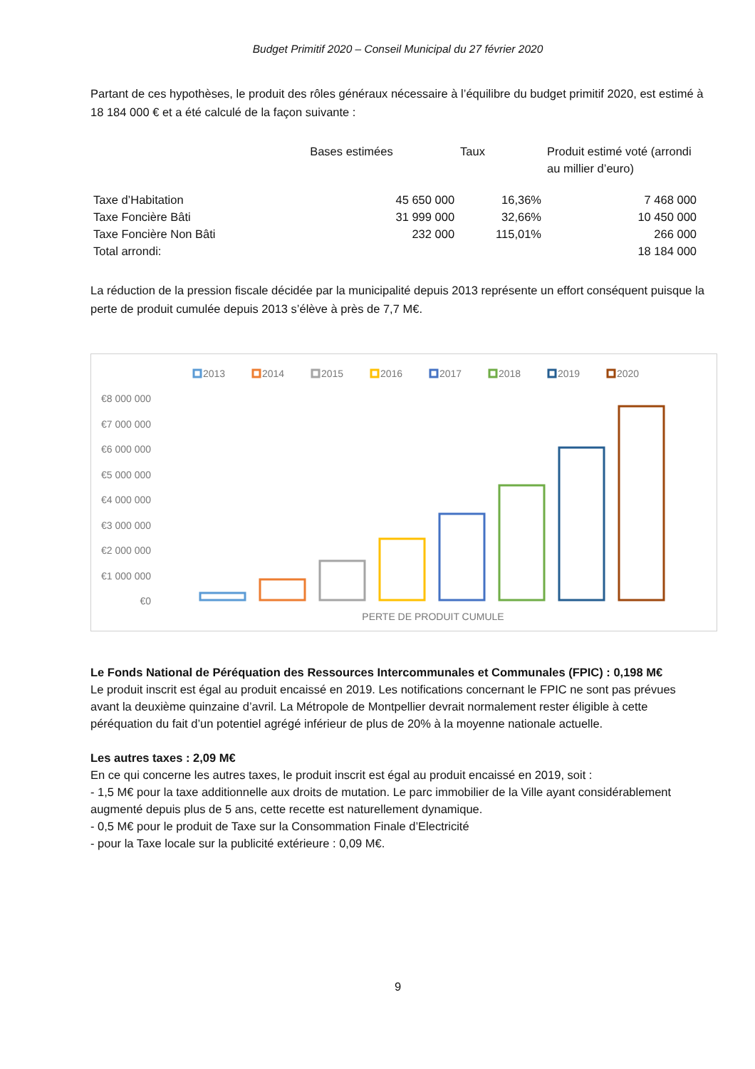Budget Primitif 2020 – Conseil Municipal du 27 février 2020
Partant de ces hypothèses, le produit des rôles généraux nécessaire à l’équilibre du budget primitif 2020, est estimé à 18 184 000 € et a été calculé de la façon suivante :
| | Bases estimées | Taux | Produit estimé voté (arrondi au millier d’euro) |
| --- | --- | --- | --- |
| Taxe d’Habitation | 45 650 000 | 16,36% | 7 468 000 |
| Taxe Foncière Bâti | 31 999 000 | 32,66% | 10 450 000 |
| Taxe Foncière Non Bâti | 232 000 | 115,01% | 266 000 |
| Total arrondi: | | | 18 184 000 |
La réduction de la pression fiscale décidée par la municipalité depuis 2013 représente un effort conséquent puisque la perte de produit cumulée depuis 2013 s’élève à près de 7,7 M€.
2013
2014
2015
2016
2017
2018
2019
2020
€8 000 000
€7 000 000
€6 000 000
€5 000 000
€4 000 000
€3 000 000
€2 000 000
€1 000 000
€0
PERTE DE PRODUIT CUMULE
Le Fonds National de Péréquation des Ressources Intercommunales et Communales (FPIC) : 0,198 M€
Le produit inscrit est égal au produit encaissé en 2019. Les notifications concernant le FPIC ne sont pas prévues avant la deuxième quinzaine d’avril. La Métropole de Montpellier devrait normalement rester éligible à cette péréquation du fait d’un potentiel agrégé inférieur de plus de 20% à la moyenne nationale actuelle.
Les autres taxes : 2,09 M€
En ce qui concerne les autres taxes, le produit inscrit est égal au produit encaissé en 2019, soit :
- 1,5 M€ pour la taxe additionnelle aux droits de mutation. Le parc immobilier de la Ville ayant considérablement augmenté depuis plus de 5 ans, cette recette est naturellement dynamique.
- 0,5 M€ pour le produit de Taxe sur la Consommation Finale d’Electricité
- pour la Taxe locale sur la publicité extérieure : 0,09 M€.
9